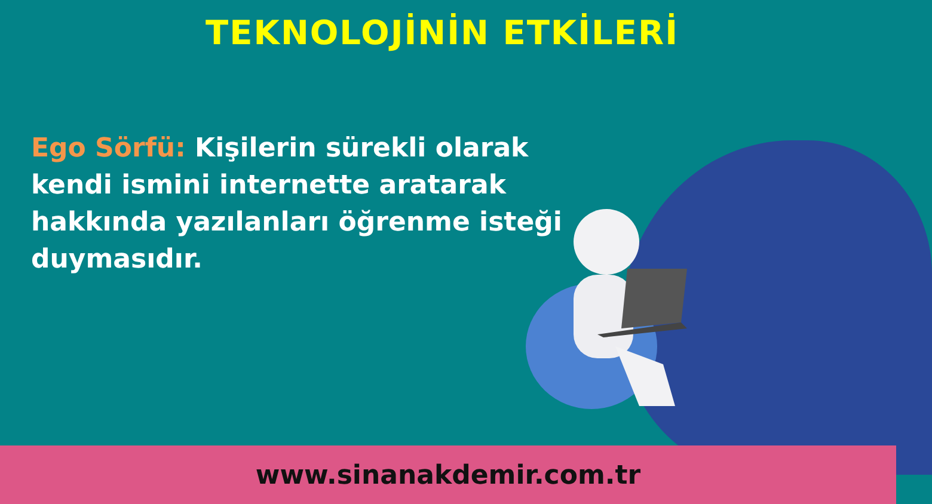TEKNOLOJİNİN ETKİLERİ
Ego Sörfü: Kişilerin sürekli olarak kendi ismini internette aratarak hakkında yazılanları öğrenme isteği duyması­dır.
www.sinanakdemir.com.tr